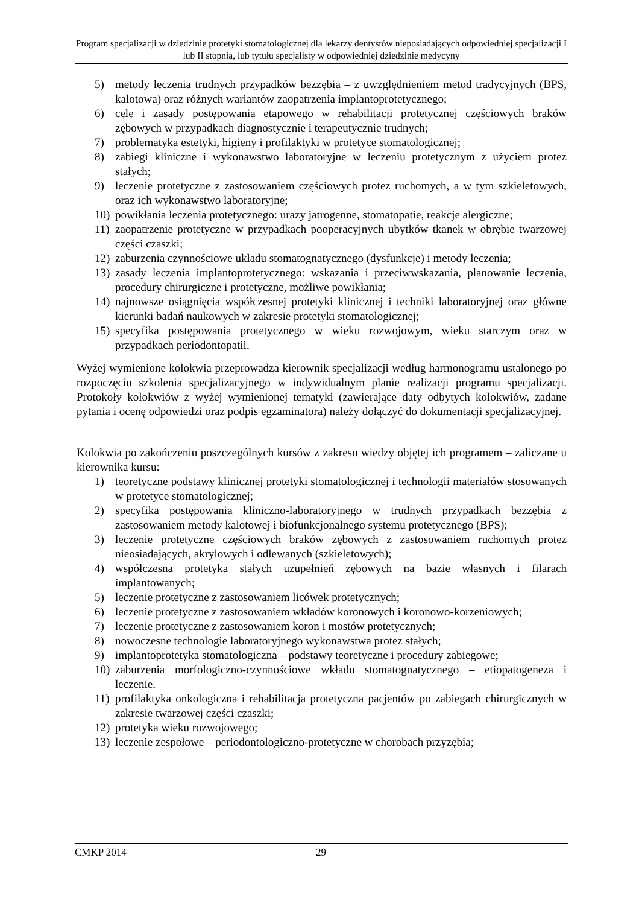Program specjalizacji w dziedzinie protetyki stomatologicznej dla lekarzy dentystów nieposiadających odpowiedniej specjalizacji I lub II stopnia, lub tytułu specjalisty w odpowiedniej dziedzinie medycyny
5) metody leczenia trudnych przypadków bezzębia – z uwzględnieniem metod tradycyjnych (BPS, kalotowa) oraz różnych wariantów zaopatrzenia implantoprotetycznego;
6) cele i zasady postępowania etapowego w rehabilitacji protetycznej częściowych braków zębowych w przypadkach diagnostycznie i terapeutycznie trudnych;
7) problematyka estetyki, higieny i profilaktyki w protetyce stomatologicznej;
8) zabiegi kliniczne i wykonawstwo laboratoryjne w leczeniu protetycznym z użyciem protez stałych;
9) leczenie protetyczne z zastosowaniem częściowych protez ruchomych, a w tym szkieletowych, oraz ich wykonawstwo laboratoryjne;
10) powikłania leczenia protetycznego: urazy jatrogenne, stomatopatie, reakcje alergiczne;
11) zaopatrzenie protetyczne w przypadkach pooperacyjnych ubytków tkanek w obrębie twarzowej części czaszki;
12) zaburzenia czynnościowe układu stomatognatycznego (dysfunkcje) i metody leczenia;
13) zasady leczenia implantoprotetycznego: wskazania i przeciwwskazania, planowanie leczenia, procedury chirurgiczne i protetyczne, możliwe powikłania;
14) najnowsze osiągnięcia współczesnej protetyki klinicznej i techniki laboratoryjnej oraz główne kierunki badań naukowych w zakresie protetyki stomatologicznej;
15) specyfika postępowania protetycznego w wieku rozwojowym, wieku starczym oraz w przypadkach periodontopatii.
Wyżej wymienione kolokwia przeprowadza kierownik specjalizacji według harmonogramu ustalonego po rozpoczęciu szkolenia specjalizacyjnego w indywidualnym planie realizacji programu specjalizacji. Protokoły kolokwiów z wyżej wymienionej tematyki (zawierające daty odbytych kolokwiów, zadane pytania i ocenę odpowiedzi oraz podpis egzaminatora) należy dołączyć do dokumentacji specjalizacyjnej.
Kolokwia po zakończeniu poszczególnych kursów z zakresu wiedzy objętej ich programem – zaliczane u kierownika kursu:
1) teoretyczne podstawy klinicznej protetyki stomatologicznej i technologii materiałów stosowanych w protetyce stomatologicznej;
2) specyfika postępowania kliniczno-laboratoryjnego w trudnych przypadkach bezzębia z zastosowaniem metody kalotowej i biofunkcjonalnego systemu protetycznego (BPS);
3) leczenie protetyczne częściowych braków zębowych z zastosowaniem ruchomych protez nieosiadających, akrylowych i odlewanych (szkieletowych);
4) współczesna protetyka stałych uzupełnień zębowych na bazie własnych i filarach implantowanych;
5) leczenie protetyczne z zastosowaniem licówek protetycznych;
6) leczenie protetyczne z zastosowaniem wkładów koronowych i koronowo-korzeniowych;
7) leczenie protetyczne z zastosowaniem koron i mostów protetycznych;
8) nowoczesne technologie laboratoryjnego wykonawstwa protez stałych;
9) implantoprotetyka stomatologiczna – podstawy teoretyczne i procedury zabiegowe;
10) zaburzenia morfologiczno-czynnościowe wkładu stomatognatycznego – etiopatogeneza i leczenie.
11) profilaktyka onkologiczna i rehabilitacja protetyczna pacjentów po zabiegach chirurgicznych w zakresie twarzowej części czaszki;
12) protetyka wieku rozwojowego;
13) leczenie zespołowe – periodontologiczno-protetyczne w chorobach przyzębia;
CMKP 2014 29